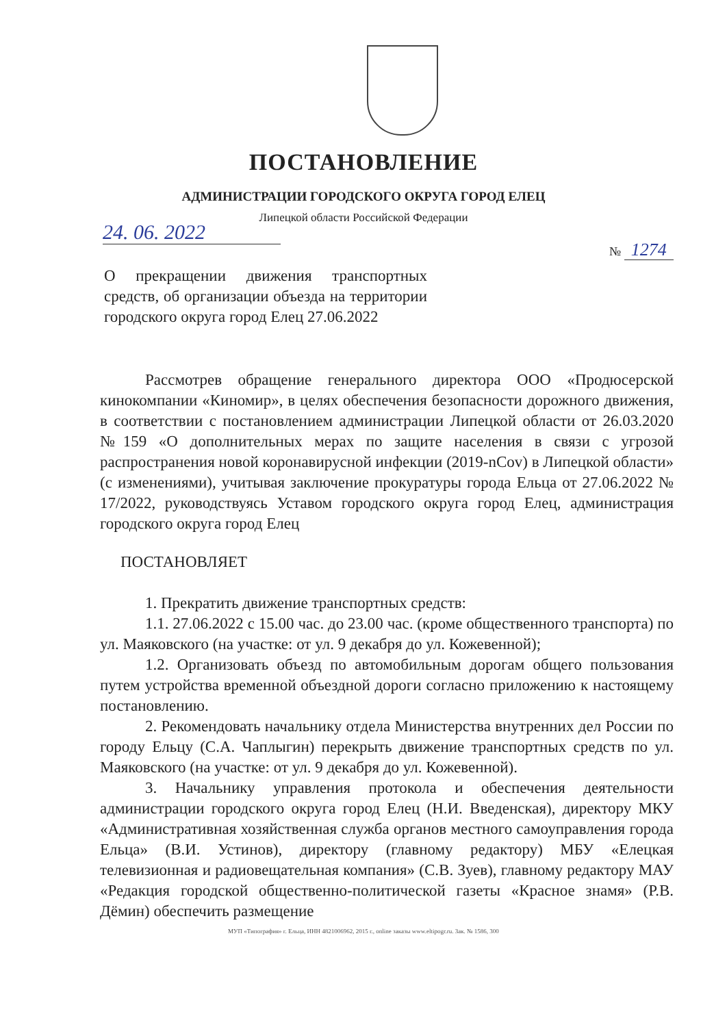ПОСТАНОВЛЕНИЕ
АДМИНИСТРАЦИИ ГОРОДСКОГО ОКРУГА ГОРОД ЕЛЕЦ
Липецкой области Российской Федерации
24. 06. 2022
№ 1274
О прекращении движения транспортных средств, об организации объезда на территории городского округа город Елец 27.06.2022
Рассмотрев обращение генерального директора ООО «Продюсерской кинокомпании «Киномир», в целях обеспечения безопасности дорожного движения, в соответствии с постановлением администрации Липецкой области от 26.03.2020 №159 «О дополнительных мерах по защите населения в связи с угрозой распространения новой коронавирусной инфекции (2019-nCov) в Липецкой области» (с изменениями), учитывая заключение прокуратуры города Ельца от 27.06.2022 № 17/2022, руководствуясь Уставом городского округа город Елец, администрация городского округа город Елец
ПОСТАНОВЛЯЕТ
1. Прекратить движение транспортных средств:
1.1. 27.06.2022 с 15.00 час. до 23.00 час. (кроме общественного транспорта) по ул. Маяковского (на участке: от ул. 9 декабря до ул. Кожевенной);
1.2. Организовать объезд по автомобильным дорогам общего пользования путем устройства временной объездной дороги согласно приложению к настоящему постановлению.
2. Рекомендовать начальнику отдела Министерства внутренних дел России по городу Ельцу (С.А. Чаплыгин) перекрыть движение транспортных средств по ул. Маяковского (на участке: от ул. 9 декабря до ул. Кожевенной).
3. Начальнику управления протокола и обеспечения деятельности администрации городского округа город Елец (Н.И. Введенская), директору МКУ «Административная хозяйственная служба органов местного самоуправления города Ельца» (В.И. Устинов), директору (главному редактору) МБУ «Елецкая телевизионная и радиовещательная компания» (С.В. Зуев), главному редактору МАУ «Редакция городской общественно-политической газеты «Красное знамя» (Р.В. Дёмин) обеспечить размещение
МУП «Типография» г. Ельца, ИНН 4821006962, 2015 г., online заказы www.eltipogr.ru. Зак. № 1586, 300